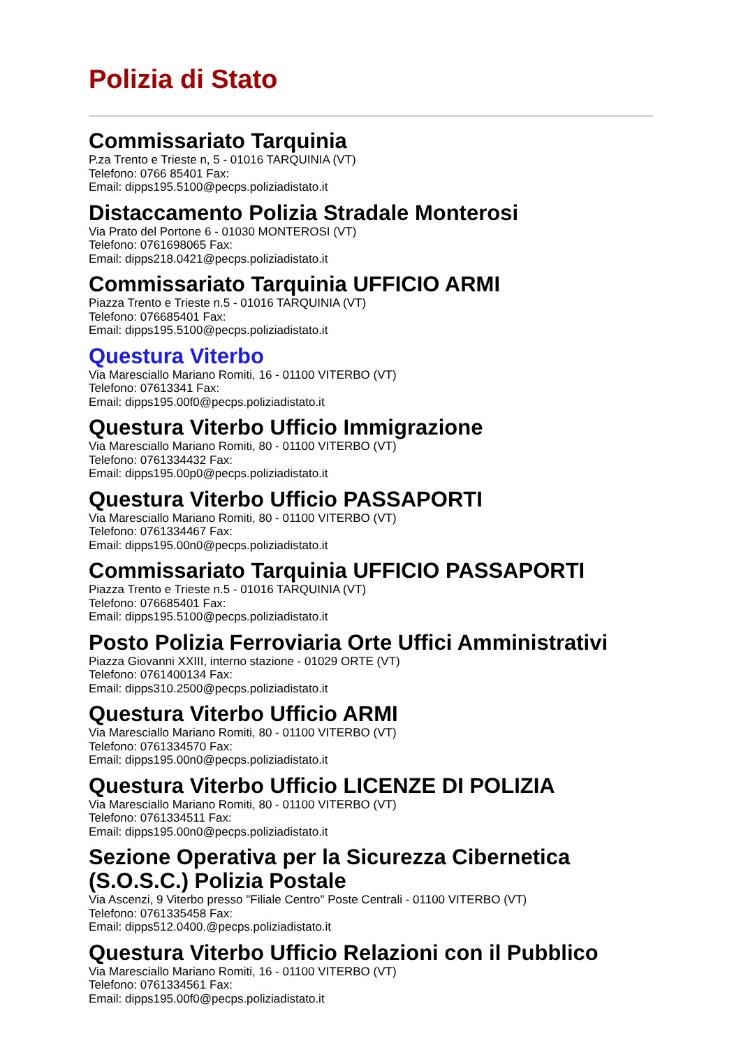Polizia di Stato
Commissariato Tarquinia
P.za Trento e Trieste n, 5 - 01016 TARQUINIA (VT)
Telefono: 0766 85401 Fax:
Email: dipps195.5100@pecps.poliziadistato.it
Distaccamento Polizia Stradale Monterosi
Via Prato del Portone 6 - 01030 MONTEROSI (VT)
Telefono: 0761698065 Fax:
Email: dipps218.0421@pecps.poliziadistato.it
Commissariato Tarquinia UFFICIO ARMI
Piazza Trento e Trieste n.5 - 01016 TARQUINIA (VT)
Telefono: 076685401 Fax:
Email: dipps195.5100@pecps.poliziadistato.it
Questura Viterbo
Via Maresciallo Mariano Romiti, 16 - 01100 VITERBO (VT)
Telefono: 07613341 Fax:
Email: dipps195.00f0@pecps.poliziadistato.it
Questura Viterbo Ufficio Immigrazione
Via Maresciallo Mariano Romiti, 80 - 01100 VITERBO (VT)
Telefono: 0761334432 Fax:
Email: dipps195.00p0@pecps.poliziadistato.it
Questura Viterbo Ufficio PASSAPORTI
Via Maresciallo Mariano Romiti, 80 - 01100 VITERBO (VT)
Telefono: 0761334467 Fax:
Email: dipps195.00n0@pecps.poliziadistato.it
Commissariato Tarquinia UFFICIO PASSAPORTI
Piazza Trento e Trieste n.5 - 01016 TARQUINIA (VT)
Telefono: 076685401 Fax:
Email: dipps195.5100@pecps.poliziadistato.it
Posto Polizia Ferroviaria Orte Uffici Amministrativi
Piazza Giovanni XXIII, interno stazione - 01029 ORTE (VT)
Telefono: 0761400134 Fax:
Email: dipps310.2500@pecps.poliziadistato.it
Questura Viterbo Ufficio ARMI
Via Maresciallo Mariano Romiti, 80 - 01100 VITERBO (VT)
Telefono: 0761334570 Fax:
Email: dipps195.00n0@pecps.poliziadistato.it
Questura Viterbo Ufficio LICENZE DI POLIZIA
Via Maresciallo Mariano Romiti, 80 - 01100 VITERBO (VT)
Telefono: 0761334511 Fax:
Email: dipps195.00n0@pecps.poliziadistato.it
Sezione Operativa per la Sicurezza Cibernetica (S.O.S.C.) Polizia Postale
Via Ascenzi, 9 Viterbo presso "Filiale Centro" Poste Centrali - 01100 VITERBO (VT)
Telefono: 0761335458 Fax:
Email: dipps512.0400.@pecps.poliziadistato.it
Questura Viterbo Ufficio Relazioni con il Pubblico
Via Maresciallo Mariano Romiti, 16 - 01100 VITERBO (VT)
Telefono: 0761334561 Fax:
Email: dipps195.00f0@pecps.poliziadistato.it